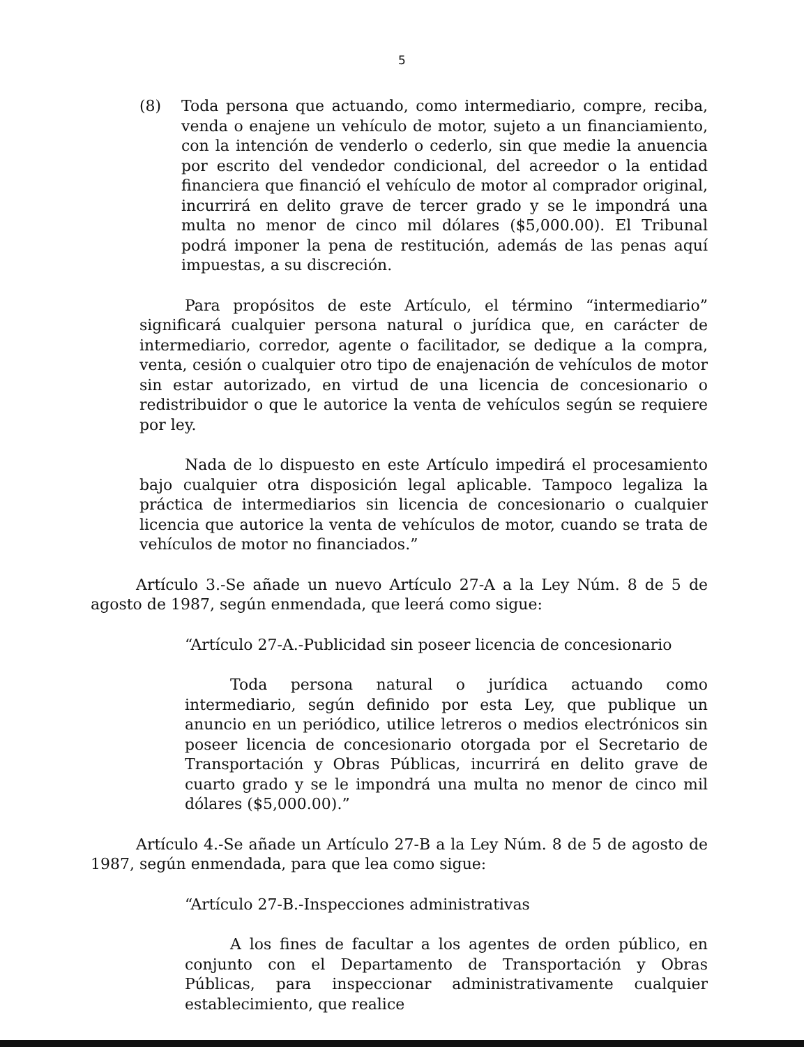5
(8) Toda persona que actuando, como intermediario, compre, reciba, venda o enajene un vehículo de motor, sujeto a un financiamiento, con la intención de venderlo o cederlo, sin que medie la anuencia por escrito del vendedor condicional, del acreedor o la entidad financiera que financió el vehículo de motor al comprador original, incurrirá en delito grave de tercer grado y se le impondrá una multa no menor de cinco mil dólares ($5,000.00). El Tribunal podrá imponer la pena de restitución, además de las penas aquí impuestas, a su discreción.
Para propósitos de este Artículo, el término “intermediario” significará cualquier persona natural o jurídica que, en carácter de intermediario, corredor, agente o facilitador, se dedique a la compra, venta, cesión o cualquier otro tipo de enajenación de vehículos de motor sin estar autorizado, en virtud de una licencia de concesionario o redistribuidor o que le autorice la venta de vehículos según se requiere por ley.
Nada de lo dispuesto en este Artículo impedirá el procesamiento bajo cualquier otra disposición legal aplicable. Tampoco legaliza la práctica de intermediarios sin licencia de concesionario o cualquier licencia que autorice la venta de vehículos de motor, cuando se trata de vehículos de motor no financiados.”
Artículo 3.-Se añade un nuevo Artículo 27-A a la Ley Núm. 8 de 5 de agosto de 1987, según enmendada, que leerá como sigue:
“Artículo 27-A.-Publicidad sin poseer licencia de concesionario
Toda persona natural o jurídica actuando como intermediario, según definido por esta Ley, que publique un anuncio en un periódico, utilice letreros o medios electrónicos sin poseer licencia de concesionario otorgada por el Secretario de Transportación y Obras Públicas, incurrirá en delito grave de cuarto grado y se le impondrá una multa no menor de cinco mil dólares ($5,000.00).”
Artículo 4.-Se añade un Artículo 27-B a la Ley Núm. 8 de 5 de agosto de 1987, según enmendada, para que lea como sigue:
“Artículo 27-B.-Inspecciones administrativas
A los fines de facultar a los agentes de orden público, en conjunto con el Departamento de Transportación y Obras Públicas, para inspeccionar administrativamente cualquier establecimiento, que realice